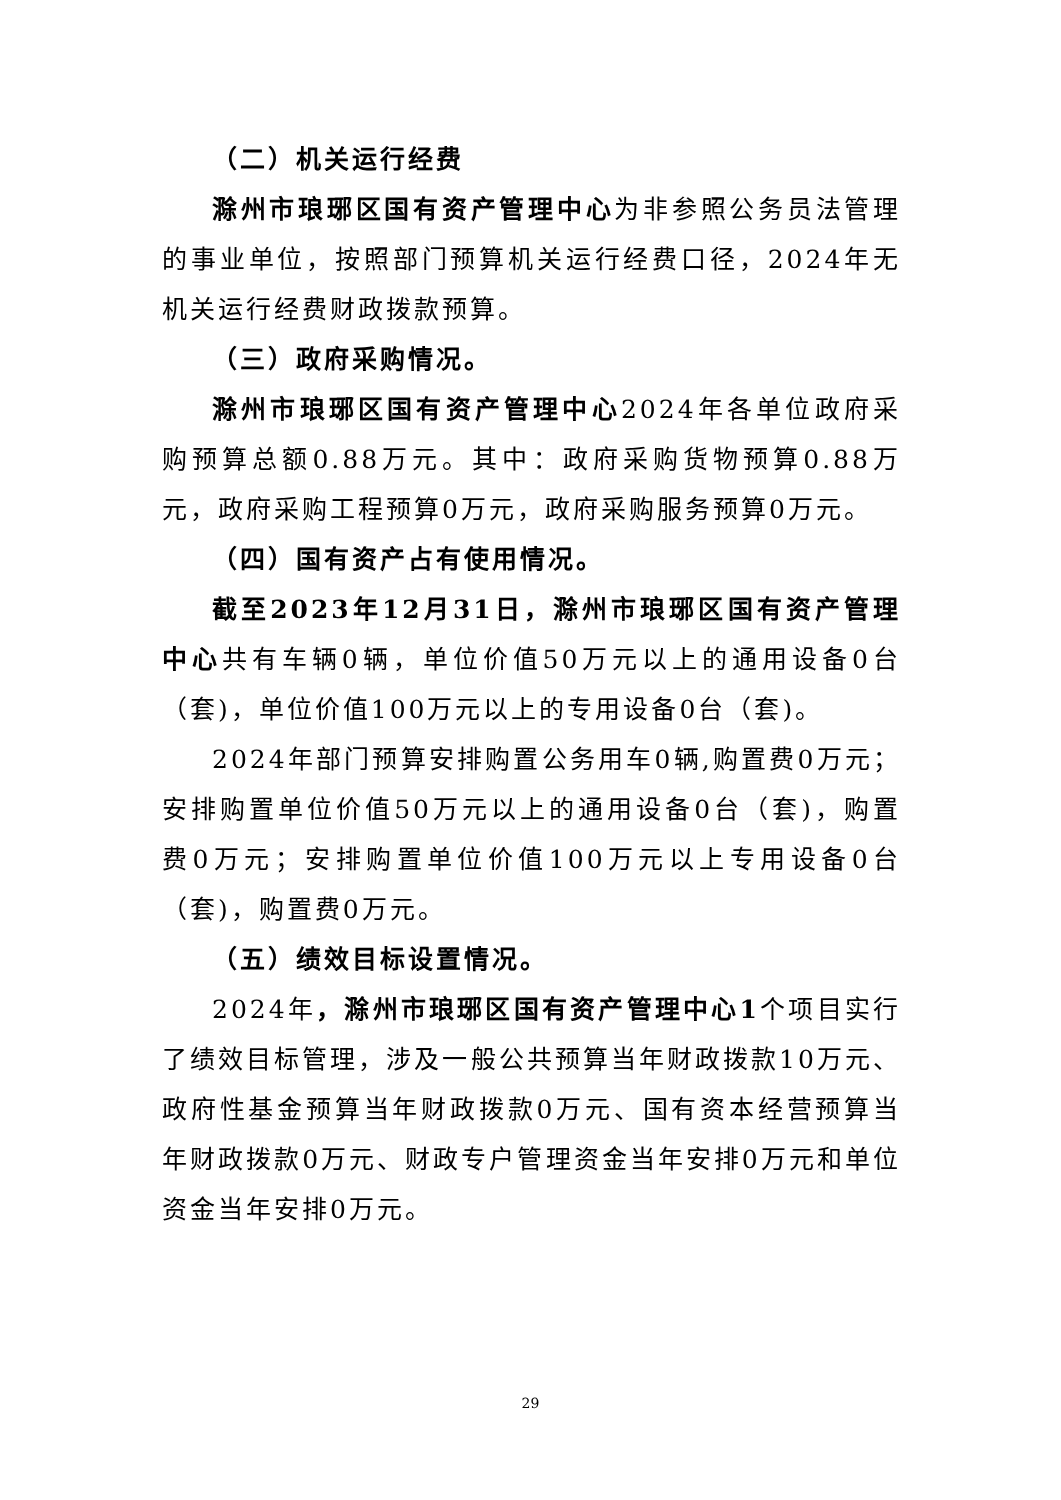（二）机关运行经费
滁州市琅琊区国有资产管理中心为非参照公务员法管理的事业单位，按照部门预算机关运行经费口径，2024年无机关运行经费财政拨款预算。
（三）政府采购情况。
滁州市琅琊区国有资产管理中心2024年各单位政府采购预算总额0.88万元。其中：政府采购货物预算0.88万元，政府采购工程预算0万元，政府采购服务预算0万元。
（四）国有资产占有使用情况。
截至2023年12月31日，滁州市琅琊区国有资产管理中心共有车辆0辆，单位价值50万元以上的通用设备0台（套)，单位价值100万元以上的专用设备0台（套)。
2024年部门预算安排购置公务用车0辆,购置费0万元；安排购置单位价值50万元以上的通用设备0台（套)，购置费0万元；安排购置单位价值100万元以上专用设备0台（套)，购置费0万元。
（五）绩效目标设置情况。
2024年，滁州市琅琊区国有资产管理中心1个项目实行了绩效目标管理，涉及一般公共预算当年财政拨款10万元、政府性基金预算当年财政拨款0万元、国有资本经营预算当年财政拨款0万元、财政专户管理资金当年安排0万元和单位资金当年安排0万元。
29